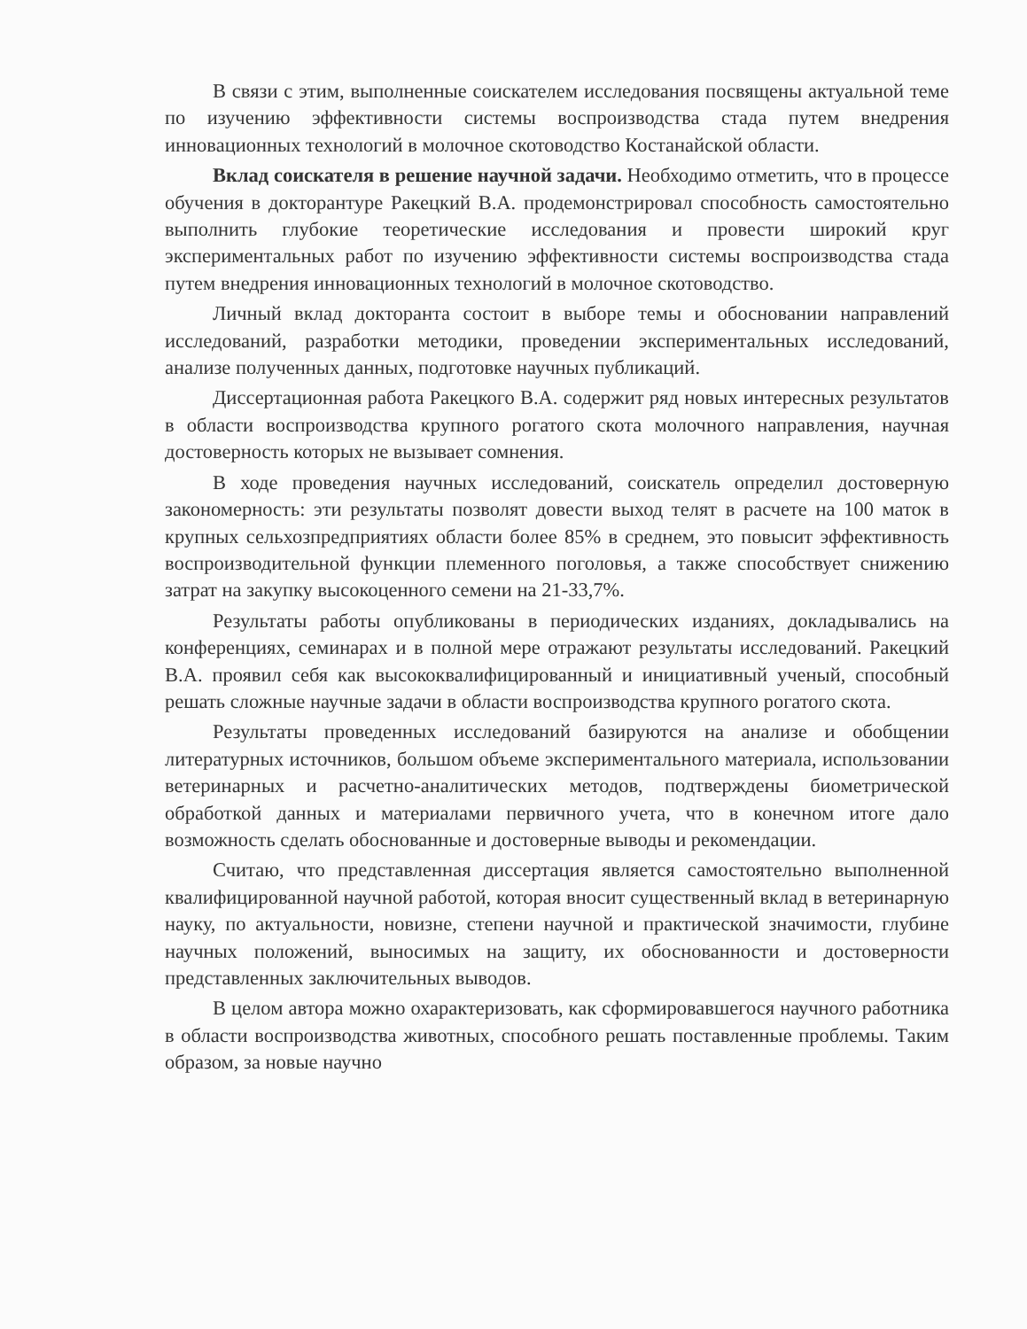В связи с этим, выполненные соискателем исследования посвящены актуальной теме по изучению эффективности системы воспроизводства стада путем внедрения инновационных технологий в молочное скотоводство Костанайской области.
Вклад соискателя в решение научной задачи. Необходимо отметить, что в процессе обучения в докторантуре Ракецкий В.А. продемонстрировал способность самостоятельно выполнить глубокие теоретические исследования и провести широкий круг экспериментальных работ по изучению эффективности системы воспроизводства стада путем внедрения инновационных технологий в молочное скотоводство.
Личный вклад докторанта состоит в выборе темы и обосновании направлений исследований, разработки методики, проведении экспериментальных исследований, анализе полученных данных, подготовке научных публикаций.
Диссертационная работа Ракецкого В.А. содержит ряд новых интересных результатов в области воспроизводства крупного рогатого скота молочного направления, научная достоверность которых не вызывает сомнения.
В ходе проведения научных исследований, соискатель определил достоверную закономерность: эти результаты позволят довести выход телят в расчете на 100 маток в крупных сельхозпредприятиях области более 85% в среднем, это повысит эффективность воспроизводительной функции племенного поголовья, а также способствует снижению затрат на закупку высокоценного семени на 21-33,7%.
Результаты работы опубликованы в периодических изданиях, докладывались на конференциях, семинарах и в полной мере отражают результаты исследований. Ракецкий В.А. проявил себя как высококвалифицированный и инициативный ученый, способный решать сложные научные задачи в области воспроизводства крупного рогатого скота.
Результаты проведенных исследований базируются на анализе и обобщении литературных источников, большом объеме экспериментального материала, использовании ветеринарных и расчетно-аналитических методов, подтверждены биометрической обработкой данных и материалами первичного учета, что в конечном итоге дало возможность сделать обоснованные и достоверные выводы и рекомендации.
Считаю, что представленная диссертация является самостоятельно выполненной квалифицированной научной работой, которая вносит существенный вклад в ветеринарную науку, по актуальности, новизне, степени научной и практической значимости, глубине научных положений, выносимых на защиту, их обоснованности и достоверности представленных заключительных выводов.
В целом автора можно охарактеризовать, как сформировавшегося научного работника в области воспроизводства животных, способного решать поставленные проблемы. Таким образом, за новые научно